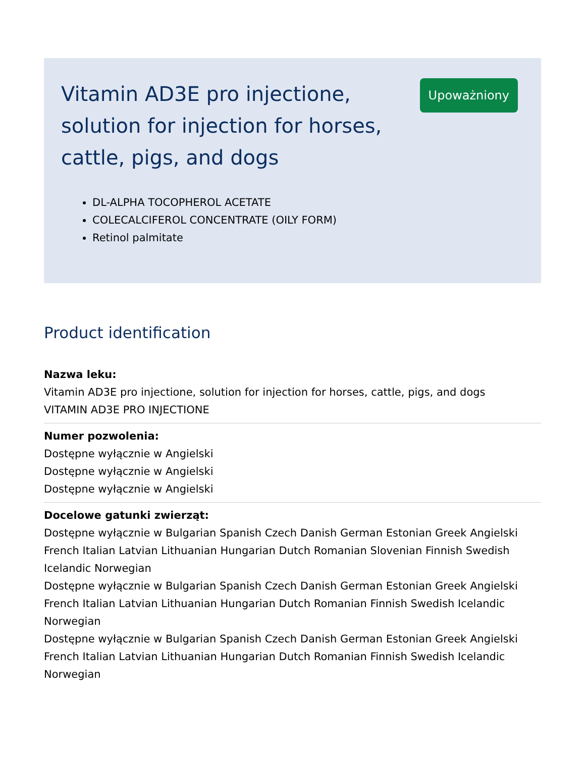Vitamin AD3E pro injectione, solution for injection for horses, cattle, pigs, and dogs
DL-ALPHA TOCOPHEROL ACETATE
COLECALCIFEROL CONCENTRATE (OILY FORM)
Retinol palmitate
Upoważniony
Product identification
Nazwa leku:
Vitamin AD3E pro injectione, solution for injection for horses, cattle, pigs, and dogs
VITAMIN AD3E PRO INJECTIONE
Numer pozwolenia:
Dostępne wyłącznie w Angielski
Dostępne wyłącznie w Angielski
Dostępne wyłącznie w Angielski
Docelowe gatunki zwierząt:
Dostępne wyłącznie w Bulgarian Spanish Czech Danish German Estonian Greek Angielski French Italian Latvian Lithuanian Hungarian Dutch Romanian Slovenian Finnish Swedish Icelandic Norwegian
Dostępne wyłącznie w Bulgarian Spanish Czech Danish German Estonian Greek Angielski French Italian Latvian Lithuanian Hungarian Dutch Romanian Finnish Swedish Icelandic Norwegian
Dostępne wyłącznie w Bulgarian Spanish Czech Danish German Estonian Greek Angielski French Italian Latvian Lithuanian Hungarian Dutch Romanian Finnish Swedish Icelandic Norwegian